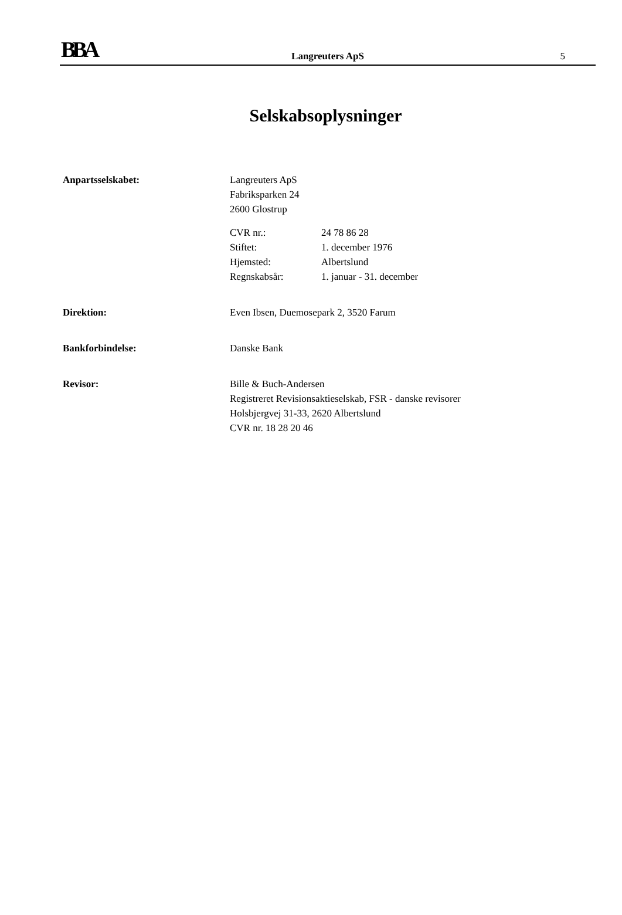BBA Langreuters ApS 5
Selskabsoplysninger
Anpartsselskabet: Langreuters ApS
Fabriksparken 24
2600 Glostrup
CVR nr.: 24 78 86 28
Stiftet: 1. december 1976
Hjemsted: Albertslund
Regnskabsår: 1. januar - 31. december
Direktion: Even Ibsen, Duemosepark 2, 3520 Farum
Bankforbindelse: Danske Bank
Revisor: Bille & Buch-Andersen
Registreret Revisionsaktieselskab, FSR - danske revisorer
Holsbjergvej 31-33, 2620 Albertslund
CVR nr. 18 28 20 46